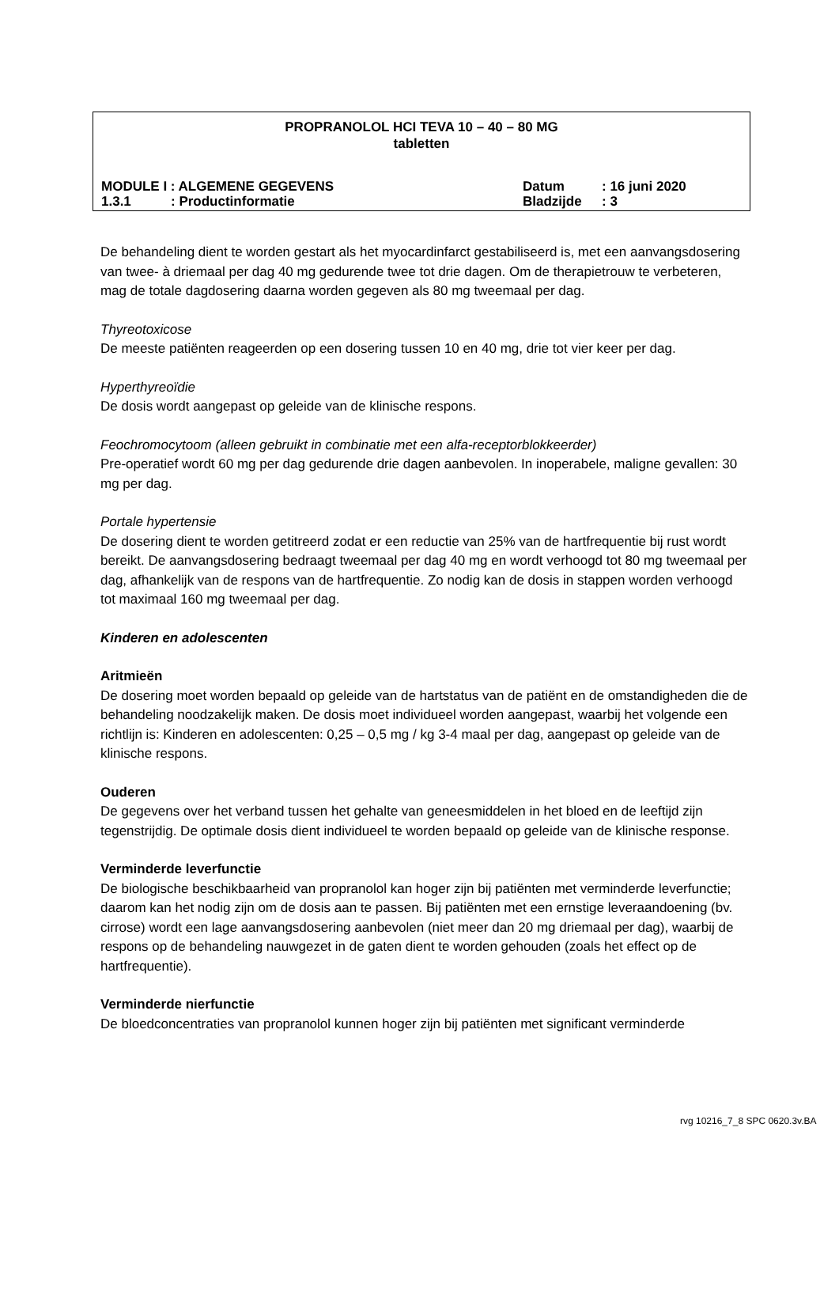PROPRANOLOL HCI TEVA 10 – 40 – 80 MG
tabletten
MODULE I : ALGEMENE GEGEVENS Datum: 16 juni 2020
1.3.1: Productinformatie Bladzijde: 3
De behandeling dient te worden gestart als het myocardinfarct gestabiliseerd is, met een aanvangsdosering van twee- à driemaal per dag 40 mg gedurende twee tot drie dagen. Om de therapietrouw te verbeteren, mag de totale dagdosering daarna worden gegeven als 80 mg tweemaal per dag.
Thyreotoxicose
De meeste patiënten reageerden op een dosering tussen 10 en 40 mg, drie tot vier keer per dag.
Hyperthyreoïdie
De dosis wordt aangepast op geleide van de klinische respons.
Feochromocytoom (alleen gebruikt in combinatie met een alfa-receptorblokkeerder)
Pre-operatief wordt 60 mg per dag gedurende drie dagen aanbevolen. In inoperabele, maligne gevallen: 30 mg per dag.
Portale hypertensie
De dosering dient te worden getitreerd zodat er een reductie van 25% van de hartfrequentie bij rust wordt bereikt. De aanvangsdosering bedraagt tweemaal per dag 40 mg en wordt verhoogd tot 80 mg tweemaal per dag, afhankelijk van de respons van de hartfrequentie. Zo nodig kan de dosis in stappen worden verhoogd tot maximaal 160 mg tweemaal per dag.
Kinderen en adolescenten
Aritmieën
De dosering moet worden bepaald op geleide van de hartstatus van de patiënt en de omstandigheden die de behandeling noodzakelijk maken. De dosis moet individueel worden aangepast, waarbij het volgende een richtlijn is: Kinderen en adolescenten: 0,25 – 0,5 mg / kg 3-4 maal per dag, aangepast op geleide van de klinische respons.
Ouderen
De gegevens over het verband tussen het gehalte van geneesmiddelen in het bloed en de leeftijd zijn tegenstrijdig. De optimale dosis dient individueel te worden bepaald op geleide van de klinische response.
Verminderde leverfunctie
De biologische beschikbaarheid van propranolol kan hoger zijn bij patiënten met verminderde leverfunctie; daarom kan het nodig zijn om de dosis aan te passen. Bij patiënten met een ernstige leveraandoening (bv. cirrose) wordt een lage aanvangsdosering aanbevolen (niet meer dan 20 mg driemaal per dag), waarbij de respons op de behandeling nauwgezet in de gaten dient te worden gehouden (zoals het effect op de hartfrequentie).
Verminderde nierfunctie
De bloedconcentraties van propranolol kunnen hoger zijn bij patiënten met significant verminderde
rvg 10216_7_8 SPC 0620.3v.BA